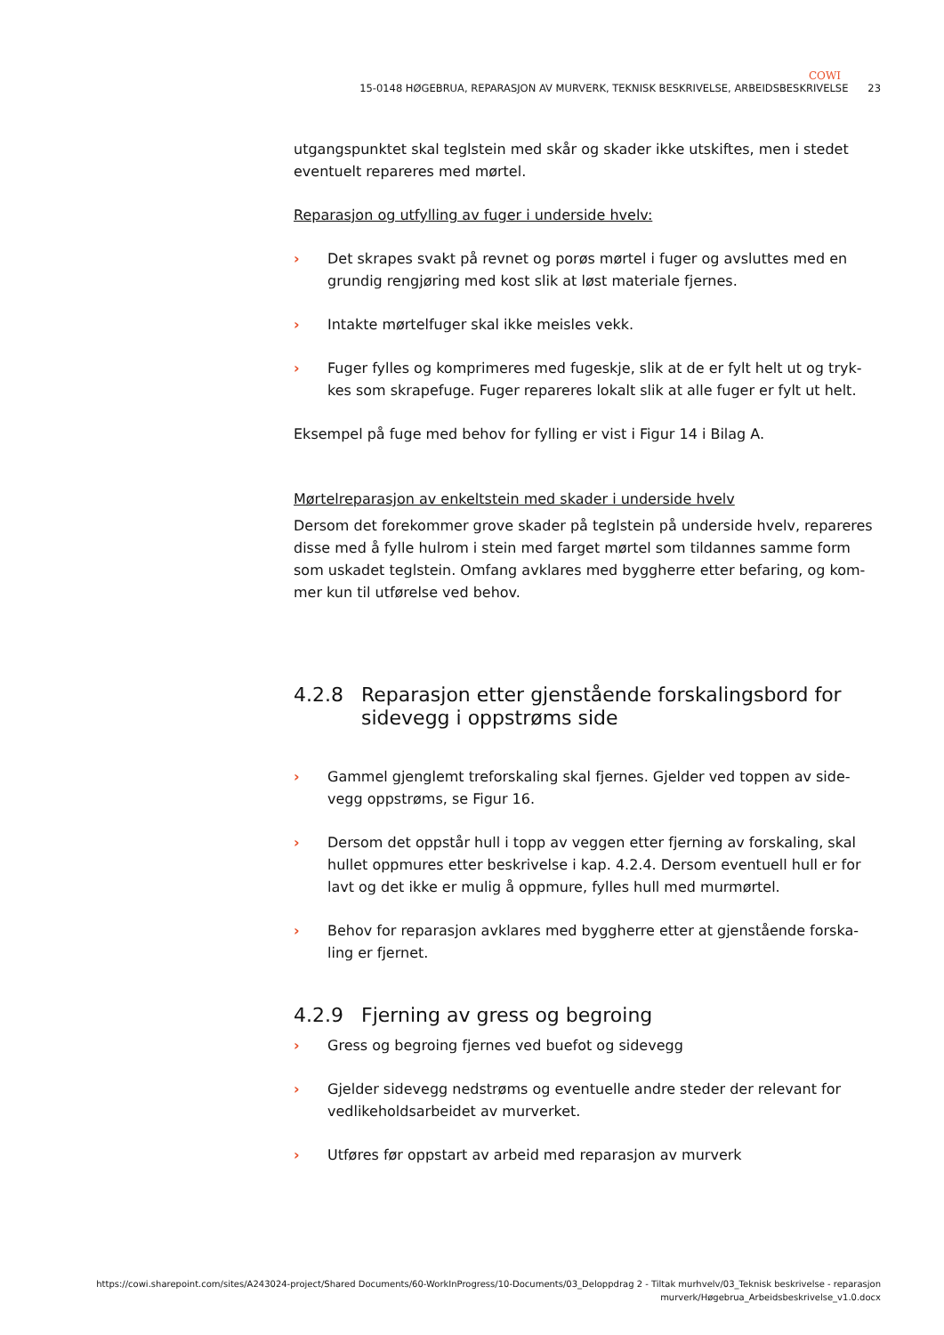COWI
15-0148 HØGEBRUA, REPARASJON AV MURVERK, TEKNISK BESKRIVELSE, ARBEIDSBESKRIVELSE 23
utgangspunktet skal teglstein med skår og skader ikke utskiftes, men i stedet eventuelt repareres med mørtel.
Reparasjon og utfylling av fuger i underside hvelv:
› Det skrapes svakt på revnet og porøs mørtel i fuger og avsluttes med en grundig rengjøring med kost slik at løst materiale fjernes.
› Intakte mørtelfuger skal ikke meisles vekk.
› Fuger fylles og komprimeres med fugeskje, slik at de er fylt helt ut og tryk-kes som skrapefuge. Fuger repareres lokalt slik at alle fuger er fylt ut helt.
Eksempel på fuge med behov for fylling er vist i Figur 14 i Bilag A.
Mørtelreparasjon av enkeltstein med skader i underside hvelv
Dersom det forekommer grove skader på teglstein på underside hvelv, repareres disse med å fylle hulrom i stein med farget mørtel som tildannes samme form som uskadet teglstein. Omfang avklares med byggherre etter befaring, og kom-mer kun til utførelse ved behov.
4.2.8 Reparasjon etter gjenstående forskalingsbord for sidevegg i oppstrøms side
› Gammel gjenglemt treforskaling skal fjernes. Gjelder ved toppen av side-vegg oppstrøms, se Figur 16.
› Dersom det oppstår hull i topp av veggen etter fjerning av forskaling, skal hullet oppmures etter beskrivelse i kap. 4.2.4. Dersom eventuell hull er for lavt og det ikke er mulig å oppmure, fylles hull med murmørtel.
› Behov for reparasjon avklares med byggherre etter at gjenstående forska-ling er fjernet.
4.2.9 Fjerning av gress og begroing
› Gress og begroing fjernes ved buefot og sidevegg
› Gjelder sidevegg nedstrøms og eventuelle andre steder der relevant for vedlikeholdsarbeidet av murverket.
› Utføres før oppstart av arbeid med reparasjon av murverk
https://cowi.sharepoint.com/sites/A243024-project/Shared Documents/60-WorkInProgress/10-Documents/03_Deloppdrag 2 - Tiltak murhvelv/03_Teknisk beskrivelse - reparasjon murverk/Høgebrua_Arbeidsbeskrivelse_v1.0.docx